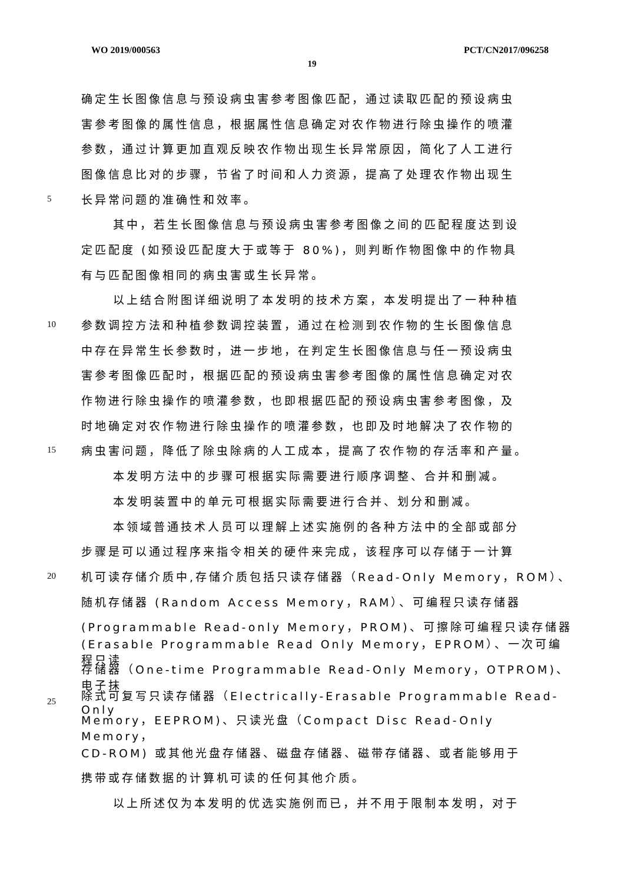WO 2019/000563 PCT/CN2017/096258
19
确定生长图像信息与预设病虫害参考图像匹配，通过读取匹配的预设病虫
害参考图像的属性信息，根据属性信息确定对农作物进行除虫操作的喷灌
参数，通过计算更加直观反映农作物出现生长异常原因，简化了人工进行
图像信息比对的步骤，节省了时间和人力资源，提高了处理农作物出现生
5 长异常问题的准确性和效率。
其中，若生长图像信息与预设病虫害参考图像之间的匹配程度达到设
定匹配度 (如预设匹配度大于或等于 80%)，则判断作物图像中的作物具
有与匹配图像相同的病虫害或生长异常。
以上结合附图详细说明了本发明的技术方案，本发明提出了一种种植
10 参数调控方法和种植参数调控装置，通过在检测到农作物的生长图像信息
中存在异常生长参数时，进一步地，在判定生长图像信息与任一预设病虫
害参考图像匹配时，根据匹配的预设病虫害参考图像的属性信息确定对农
作物进行除虫操作的喷灌参数，也即根据匹配的预设病虫害参考图像，及
时地确定对农作物进行除虫操作的喷灌参数，也即及时地解决了农作物的
15 病虫害问题，降低了除虫除病的人工成本，提高了农作物的存活率和产量。
本发明方法中的步骤可根据实际需要进行顺序调整、合并和删减。
本发明装置中的单元可根据实际需要进行合并、划分和删减。
本领域普通技术人员可以理解上述实施例的各种方法中的全部或部分
步骤是可以通过程序来指令相关的硬件来完成，该程序可以存储于一计算
20 机可读存储介质中,存储介质包括只读存储器（Read-Only Memory，ROM）、
随机存储器 (Random Access Memory，RAM）、可编程只读存储器
(Programmable Read-only Memory，PROM)、可擦除可编程只读存储器
(Erasable Programmable Read Only Memory，EPROM）、一次可编程只读
存储器（One-time Programmable Read-Only Memory，OTPROM)、电子抹
25 除式可复写只读存储器（Electrically-Erasable Programmable Read-Only
Memory，EEPROM)、只读光盘（Compact Disc Read-Only Memory，
CD-ROM) 或其他光盘存储器、磁盘存储器、磁带存储器、或者能够用于
携带或存储数据的计算机可读的任何其他介质。
以上所述仅为本发明的优选实施例而已，并不用于限制本发明，对于